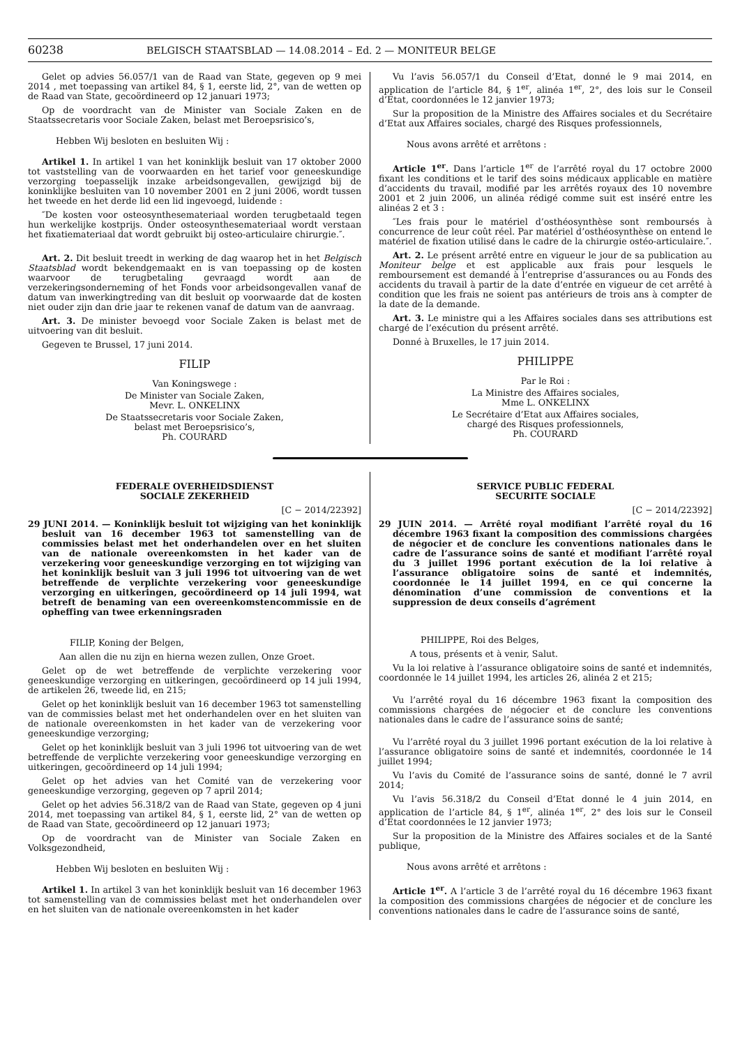60238 BELGISCH STAATSBLAD — 14.08.2014 – Ed. 2 — MONITEUR BELGE
Gelet op advies 56.057/1 van de Raad van State, gegeven op 9 mei 2014 , met toepassing van artikel 84, § 1, eerste lid, 2°, van de wetten op de Raad van State, gecoördineerd op 12 januari 1973;
Op de voordracht van de Minister van Sociale Zaken en de Staatssecretaris voor Sociale Zaken, belast met Beroepsrisico’s,
Hebben Wij besloten en besluiten Wij :
Artikel 1. In artikel 1 van het koninklijk besluit van 17 oktober 2000 tot vaststelling van de voorwaarden en het tarief voor geneeskundige verzorging toepasselijk inzake arbeidsongevallen, gewijzigd bij de koninklijke besluiten van 10 november 2001 en 2 juni 2006, wordt tussen het tweede en het derde lid een lid ingevoegd, luidende :
″De kosten voor osteosynthesemateriaal worden terugbetaald tegen hun werkelijke kostprijs. Onder osteosynthesemateriaal wordt verstaan het fixatiemateriaal dat wordt gebruikt bij osteo-articulaire chirurgie.″.
Art. 2. Dit besluit treedt in werking de dag waarop het in het Belgisch Staatsblad wordt bekendgemaakt en is van toepassing op de kosten waarvoor de terugbetaling gevraagd wordt aan de verzekeringsonderneming of het Fonds voor arbeidsongevallen vanaf de datum van inwerkingtreding van dit besluit op voorwaarde dat de kosten niet ouder zijn dan drie jaar te rekenen vanaf de datum van de aanvraag.
Art. 3. De minister bevoegd voor Sociale Zaken is belast met de uitvoering van dit besluit.
Gegeven te Brussel, 17 juni 2014.
FILIP
Van Koningswege :
De Minister van Sociale Zaken,
Mevr. L. ONKELINX
De Staatssecretaris voor Sociale Zaken,
belast met Beroepsrisico’s,
Ph. COURARD
Vu l’avis 56.057/1 du Conseil d’Etat, donné le 9 mai 2014, en application de l’article 84, § 1<sup>er</sup>, alinéa 1<sup>er</sup>, 2°, des lois sur le Conseil d’Etat, coordonnées le 12 janvier 1973;
Sur la proposition de la Ministre des Affaires sociales et du Secrétaire d’Etat aux Affaires sociales, chargé des Risques professionnels,
Nous avons arrêté et arrêtons :
Article 1<sup>er</sup>. Dans l’article 1<sup>er</sup> de l’arrêté royal du 17 octobre 2000 fixant les conditions et le tarif des soins médicaux applicable en matière d’accidents du travail, modifié par les arrêtés royaux des 10 novembre 2001 et 2 juin 2006, un alinéa rédigé comme suit est inséré entre les alinéas 2 et 3 :
″Les frais pour le matériel d’osthéosynthèse sont remboursés à concurrence de leur coût réel. Par matériel d’osthéosynthèse on entend le matériel de fixation utilisé dans le cadre de la chirurgie ostéo-articulaire.″.
Art. 2. Le présent arrêté entre en vigueur le jour de sa publication au Moniteur belge et est applicable aux frais pour lesquels le remboursement est demandé à l’entreprise d’assurances ou au Fonds des accidents du travail à partir de la date d’entrée en vigueur de cet arrêté à condition que les frais ne soient pas antérieurs de trois ans à compter de la date de la demande.
Art. 3. Le ministre qui a les Affaires sociales dans ses attributions est chargé de l’exécution du présent arrêté.
Donné à Bruxelles, le 17 juin 2014.
PHILIPPE
Par le Roi :
La Ministre des Affaires sociales,
Mme L. ONKELINX
Le Secrétaire d’Etat aux Affaires sociales,
chargé des Risques professionnels,
Ph. COURARD
FEDERALE OVERHEIDSDIENST
SOCIALE ZEKERHEID
[C − 2014/22392]
29 JUNI 2014. — Koninklijk besluit tot wijziging van het koninklijk besluit van 16 december 1963 tot samenstelling van de commissies belast met het onderhandelen over en het sluiten van de nationale overeenkomsten in het kader van de verzekering voor geneeskundige verzorging en tot wijziging van het koninklijk besluit van 3 juli 1996 tot uitvoering van de wet betreffende de verplichte verzekering voor geneeskundige verzorging en uitkeringen, gecoördineerd op 14 juli 1994, wat betreft de benaming van een overeenkomstencommissie en de opheffing van twee erkenningsraden
FILIP, Koning der Belgen,
Aan allen die nu zijn en hierna wezen zullen, Onze Groet.
Gelet op de wet betreffende de verplichte verzekering voor geneeskundige verzorging en uitkeringen, gecoördineerd op 14 juli 1994, de artikelen 26, tweede lid, en 215;
Gelet op het koninklijk besluit van 16 december 1963 tot samenstelling van de commissies belast met het onderhandelen over en het sluiten van de nationale overeenkomsten in het kader van de verzekering voor geneeskundige verzorging;
Gelet op het koninklijk besluit van 3 juli 1996 tot uitvoering van de wet betreffende de verplichte verzekering voor geneeskundige verzorging en uitkeringen, gecoördineerd op 14 juli 1994;
Gelet op het advies van het Comité van de verzekering voor geneeskundige verzorging, gegeven op 7 april 2014;
Gelet op het advies 56.318/2 van de Raad van State, gegeven op 4 juni 2014, met toepassing van artikel 84, § 1, eerste lid, 2° van de wetten op de Raad van State, gecoördineerd op 12 januari 1973;
Op de voordracht van de Minister van Sociale Zaken en Volksgezondheid,
Hebben Wij besloten en besluiten Wij :
Artikel 1. In artikel 3 van het koninklijk besluit van 16 december 1963 tot samenstelling van de commissies belast met het onderhandelen over en het sluiten van de nationale overeenkomsten in het kader
SERVICE PUBLIC FEDERAL
SECURITE SOCIALE
[C − 2014/22392]
29 JUIN 2014. — Arrêté royal modifiant l’arrêté royal du 16 décembre 1963 fixant la composition des commissions chargées de négocier et de conclure les conventions nationales dans le cadre de l’assurance soins de santé et modifiant l’arrêté royal du 3 juillet 1996 portant exécution de la loi relative à l’assurance obligatoire soins de santé et indemnités, coordonnée le 14 juillet 1994, en ce qui concerne la dénomination d’une commission de conventions et la suppression de deux conseils d’agrément
PHILIPPE, Roi des Belges,
A tous, présents et à venir, Salut.
Vu la loi relative à l’assurance obligatoire soins de santé et indemnités, coordonnée le 14 juillet 1994, les articles 26, alinéa 2 et 215;
Vu l’arrêté royal du 16 décembre 1963 fixant la composition des commissions chargées de négocier et de conclure les conventions nationales dans le cadre de l’assurance soins de santé;
Vu l’arrêté royal du 3 juillet 1996 portant exécution de la loi relative à l’assurance obligatoire soins de santé et indemnités, coordonnée le 14 juillet 1994;
Vu l’avis du Comité de l’assurance soins de santé, donné le 7 avril 2014;
Vu l’avis 56.318/2 du Conseil d’Etat donné le 4 juin 2014, en application de l’article 84, § 1<sup>er</sup>, alinéa 1<sup>er</sup>, 2° des lois sur le Conseil d’Etat coordonnées le 12 janvier 1973;
Sur la proposition de la Ministre des Affaires sociales et de la Santé publique,
Nous avons arrêté et arrêtons :
Article 1<sup>er</sup>. A l’article 3 de l’arrêté royal du 16 décembre 1963 fixant la composition des commissions chargées de négocier et de conclure les conventions nationales dans le cadre de l’assurance soins de santé,